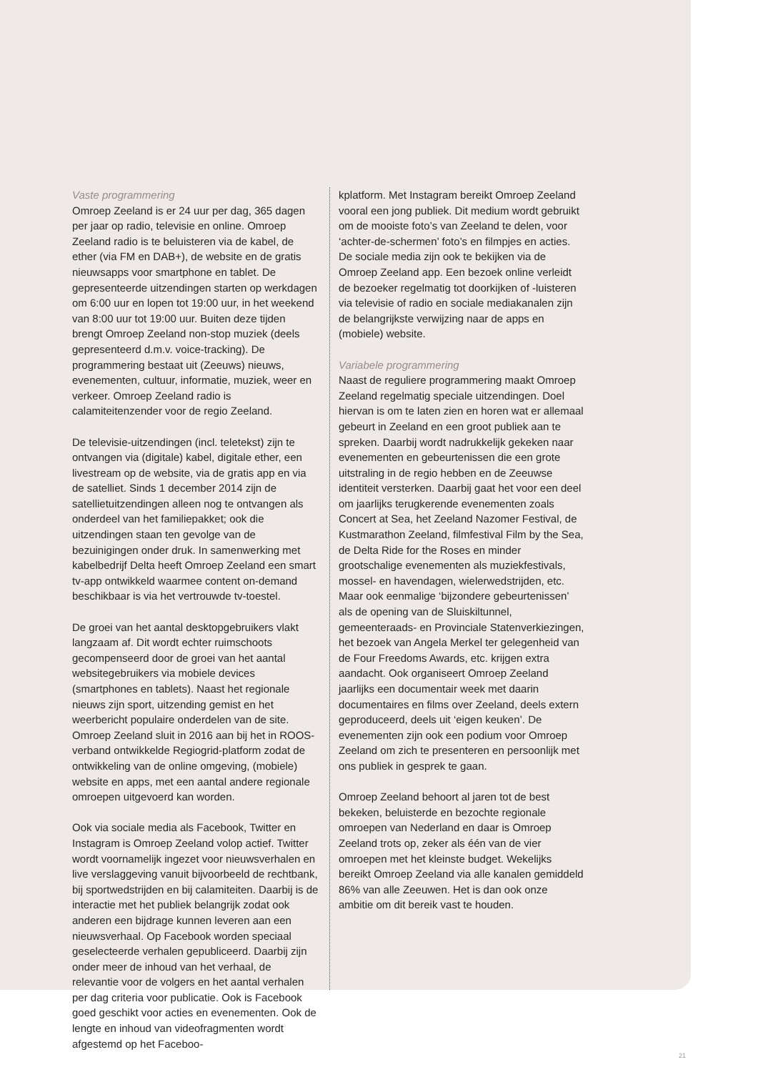Vaste programmering
Omroep Zeeland is er 24 uur per dag, 365 dagen per jaar op radio, televisie en online. Omroep Zeeland radio is te beluisteren via de kabel, de ether (via FM en DAB+), de website en de gratis nieuwsapps voor smartphone en tablet. De gepresenteerde uitzendingen starten op werkdagen om 6:00 uur en lopen tot 19:00 uur, in het weekend van 8:00 uur tot 19:00 uur. Buiten deze tijden brengt Omroep Zeeland non-stop muziek (deels gepresenteerd d.m.v. voice-tracking). De programmering bestaat uit (Zeeuws) nieuws, evenementen, cultuur, informatie, muziek, weer en verkeer. Omroep Zeeland radio is calamiteitenzender voor de regio Zeeland.
De televisie-uitzendingen (incl. teletekst) zijn te ontvangen via (digitale) kabel, digitale ether, een livestream op de website, via de gratis app en via de satelliet. Sinds 1 december 2014 zijn de satellietuitzendingen alleen nog te ontvangen als onderdeel van het familiepakket; ook die uitzendingen staan ten gevolge van de bezuinigingen onder druk. In samenwerking met kabelbedrijf Delta heeft Omroep Zeeland een smart tv-app ontwikkeld waarmee content on-demand beschikbaar is via het vertrouwde tv-toestel.
De groei van het aantal desktopgebruikers vlakt langzaam af. Dit wordt echter ruimschoots gecompenseerd door de groei van het aantal websitegebruikers via mobiele devices (smartphones en tablets). Naast het regionale nieuws zijn sport, uitzending gemist en het weerbericht populaire onderdelen van de site. Omroep Zeeland sluit in 2016 aan bij het in ROOS-verband ontwikkelde Regiogrid-platform zodat de ontwikkeling van de online omgeving, (mobiele) website en apps, met een aantal andere regionale omroepen uitgevoerd kan worden.
Ook via sociale media als Facebook, Twitter en Instagram is Omroep Zeeland volop actief. Twitter wordt voornamelijk ingezet voor nieuwsverhalen en live verslaggeving vanuit bijvoorbeeld de rechtbank, bij sportwedstrijden en bij calamiteiten. Daarbij is de interactie met het publiek belangrijk zodat ook anderen een bijdrage kunnen leveren aan een nieuwsverhaal. Op Facebook worden speciaal geselecteerde verhalen gepubliceerd. Daarbij zijn onder meer de inhoud van het verhaal, de relevantie voor de volgers en het aantal verhalen per dag criteria voor publicatie. Ook is Facebook goed geschikt voor acties en evenementen. Ook de lengte en inhoud van videofragmenten wordt afgestemd op het Faceboo-
kplatform. Met Instagram bereikt Omroep Zeeland vooral een jong publiek. Dit medium wordt gebruikt om de mooiste foto’s van Zeeland te delen, voor ‘achter-de-schermen’ foto’s en filmpjes en acties. De sociale media zijn ook te bekijken via de Omroep Zeeland app. Een bezoek online verleidt de bezoeker regelmatig tot doorkijken of -luisteren via televisie of radio en sociale mediakanalen zijn de belangrijkste verwijzing naar de apps en (mobiele) website.
Variabele programmering
Naast de reguliere programmering maakt Omroep Zeeland regelmatig speciale uitzendingen. Doel hiervan is om te laten zien en horen wat er allemaal gebeurt in Zeeland en een groot publiek aan te spreken. Daarbij wordt nadrukkelijk gekeken naar evenementen en gebeurtenissen die een grote uitstraling in de regio hebben en de Zeeuwse identiteit versterken. Daarbij gaat het voor een deel om jaarlijks terugkerende evenementen zoals Concert at Sea, het Zeeland Nazomer Festival, de Kustmarathon Zeeland, filmfestival Film by the Sea, de Delta Ride for the Roses en minder grootschalige evenementen als muziekfestivals, mossel- en havendagen, wielerwedstrijden, etc. Maar ook eenmalige ‘bijzondere gebeurtenissen’ als de opening van de Sluiskiltunnel, gemeenteraads- en Provinciale Statenverkiezingen, het bezoek van Angela Merkel ter gelegenheid van de Four Freedoms Awards, etc. krijgen extra aandacht. Ook organiseert Omroep Zeeland jaarlijks een documentair week met daarin documentaires en films over Zeeland, deels extern geproduceerd, deels uit ‘eigen keuken’. De evenementen zijn ook een podium voor Omroep Zeeland om zich te presenteren en persoonlijk met ons publiek in gesprek te gaan.
Omroep Zeeland behoort al jaren tot de best bekeken, beluisterde en bezochte regionale omroepen van Nederland en daar is Omroep Zeeland trots op, zeker als één van de vier omroepen met het kleinste budget. Wekelijks bereikt Omroep Zeeland via alle kanalen gemiddeld 86% van alle Zeeuwen. Het is dan ook onze ambitie om dit bereik vast te houden.
21